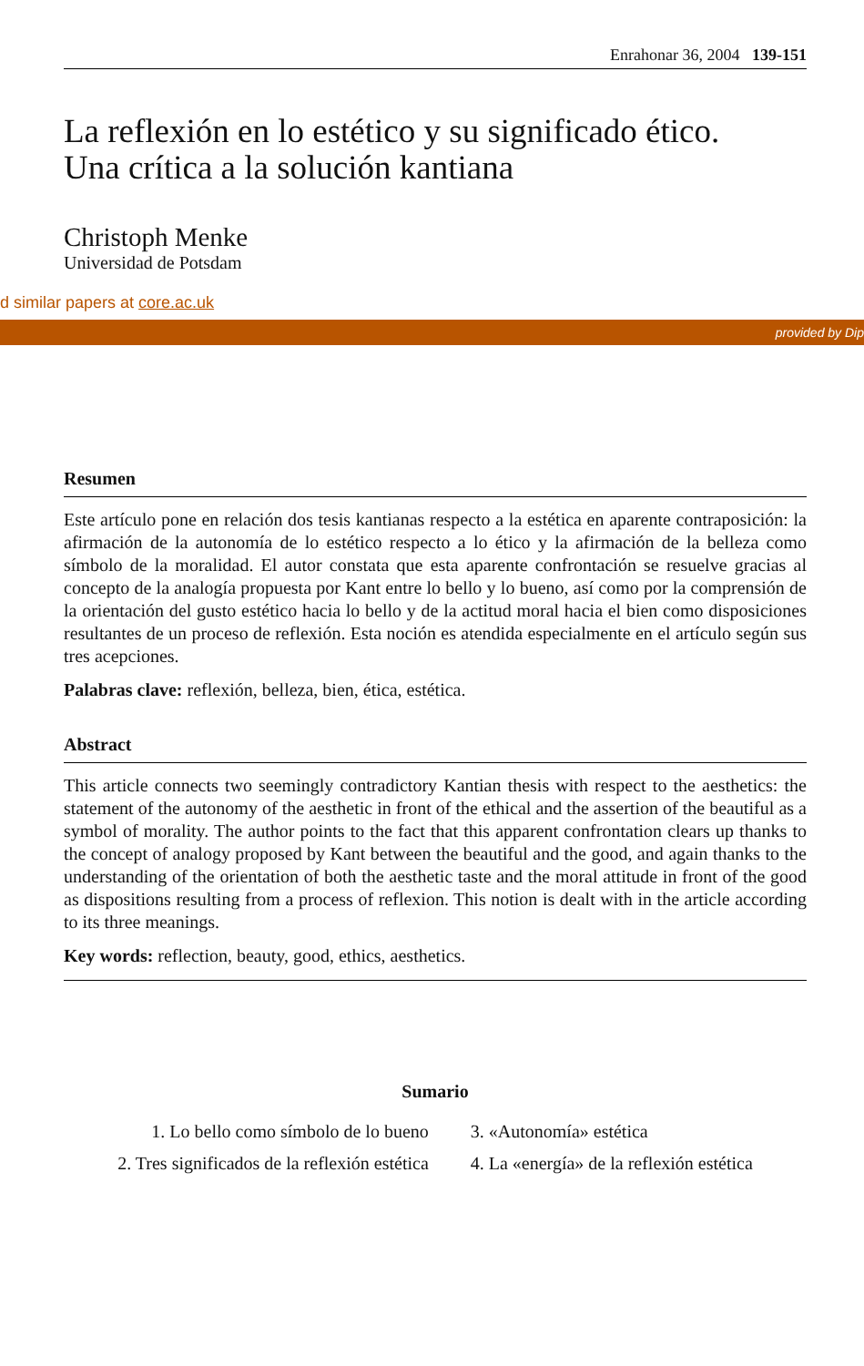Enrahonar 36, 2004 139-151
La reflexión en lo estético y su significado ético.
Una crítica a la solución kantiana
Christoph Menke
Universidad de Potsdam
d similar papers at core.ac.uk
provided by Dip
Resumen
Este artículo pone en relación dos tesis kantianas respecto a la estética en aparente contraposición: la afirmación de la autonomía de lo estético respecto a lo ético y la afirmación de la belleza como símbolo de la moralidad. El autor constata que esta aparente confrontación se resuelve gracias al concepto de la analogía propuesta por Kant entre lo bello y lo bueno, así como por la comprensión de la orientación del gusto estético hacia lo bello y de la actitud moral hacia el bien como disposiciones resultantes de un proceso de reflexión. Esta noción es atendida especialmente en el artículo según sus tres acepciones.
Palabras clave: reflexión, belleza, bien, ética, estética.
Abstract
This article connects two seemingly contradictory Kantian thesis with respect to the aesthetics: the statement of the autonomy of the aesthetic in front of the ethical and the assertion of the beautiful as a symbol of morality. The author points to the fact that this apparent confrontation clears up thanks to the concept of analogy proposed by Kant between the beautiful and the good, and again thanks to the understanding of the orientation of both the aesthetic taste and the moral attitude in front of the good as dispositions resulting from a process of reflexion. This notion is dealt with in the article according to its three meanings.
Key words: reflection, beauty, good, ethics, aesthetics.
Sumario
| 1. Lo bello como símbolo de lo bueno | 3. «Autonomía» estética |
| 2. Tres significados de la reflexión estética | 4. La «energía» de la reflexión estética |